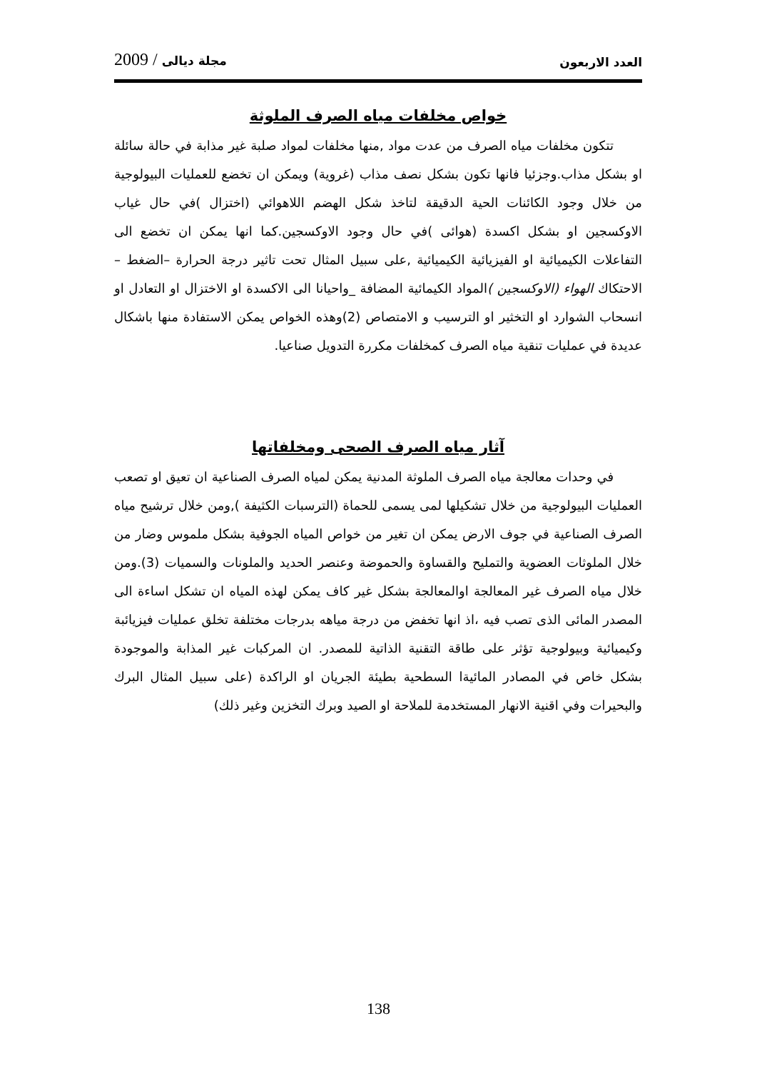2009 / مجلة ديالى العدد الاربعون
خواص مخلفات مياه الصرف الملوثة
تتكون مخلفات مياه الصرف من عدت مواد ,منها مخلفات لمواد صلبة غير مذابة في حالة سائلة او بشكل مذاب.وجزئيا فانها تكون بشكل نصف مذاب (غروية) ويمكن ان تخضع للعمليات البيولوجية من خلال وجود الكائنات الحية الدقيقة لتاخذ شكل الهضم اللاهوائي (اختزال )في حال غياب الاوكسجين او بشكل اكسدة (هوائى )في حال وجود الاوكسجين.كما انها يمكن ان تخضع الى التفاعلات الكيميائية او الفيزيائية الكيميائية ,على سبيل المثال تحت تاثير درجة الحرارة –الضغط – الاحتكاك الهواء (الاوكسجين ) المواد الكيمائية المضافة _واحيانا الى الاكسدة او الاختزال او التعادل او انسحاب الشوارد او التخثير او الترسيب و الامتصاص (2)وهذه الخواص يمكن الاستفادة منها باشكال عديدة في عمليات تنقية مياه الصرف كمخلفات مكررة التدويل صناعيا.
آثار مياه الصرف الصحى ومخلفاتها
في وحدات معالجة مياه الصرف الملوثة المدنية يمكن لمياه الصرف الصناعية ان تعيق او تصعب العمليات البيولوجية من خلال تشكيلها لمى يسمى للحماة (الترسبات الكثيفة ),ومن خلال ترشيح مياه الصرف الصناعية في جوف الارض يمكن ان تغير من خواص المياه الجوفية بشكل ملموس وضار من خلال الملوثات العضوية والتمليح والقساوة والحموضة وعنصر الحديد والملونات والسميات (3).ومن خلال مياه الصرف غير المعالجة اوالمعالجة بشكل غير كاف يمكن لهذه المياه ان تشكل اساءة الى المصدر المائى الذى تصب فيه ،اذ انها تخفض من درجة مياهه بدرجات مختلفة تخلق عمليات فيزيائبة وكيميائية وبيولوجية تؤثر على طاقة التقنية الذاتية للمصدر. ان المركبات غير المذابة والموجودة بشكل خاص في المصادر المائيةا السطحية بطيئة الجريان او الراكدة (على سبيل المثال البرك والبحيرات وفي اقنية الانهار المستخدمة للملاحة او الصيد وبرك التخزين وغير ذلك)
138